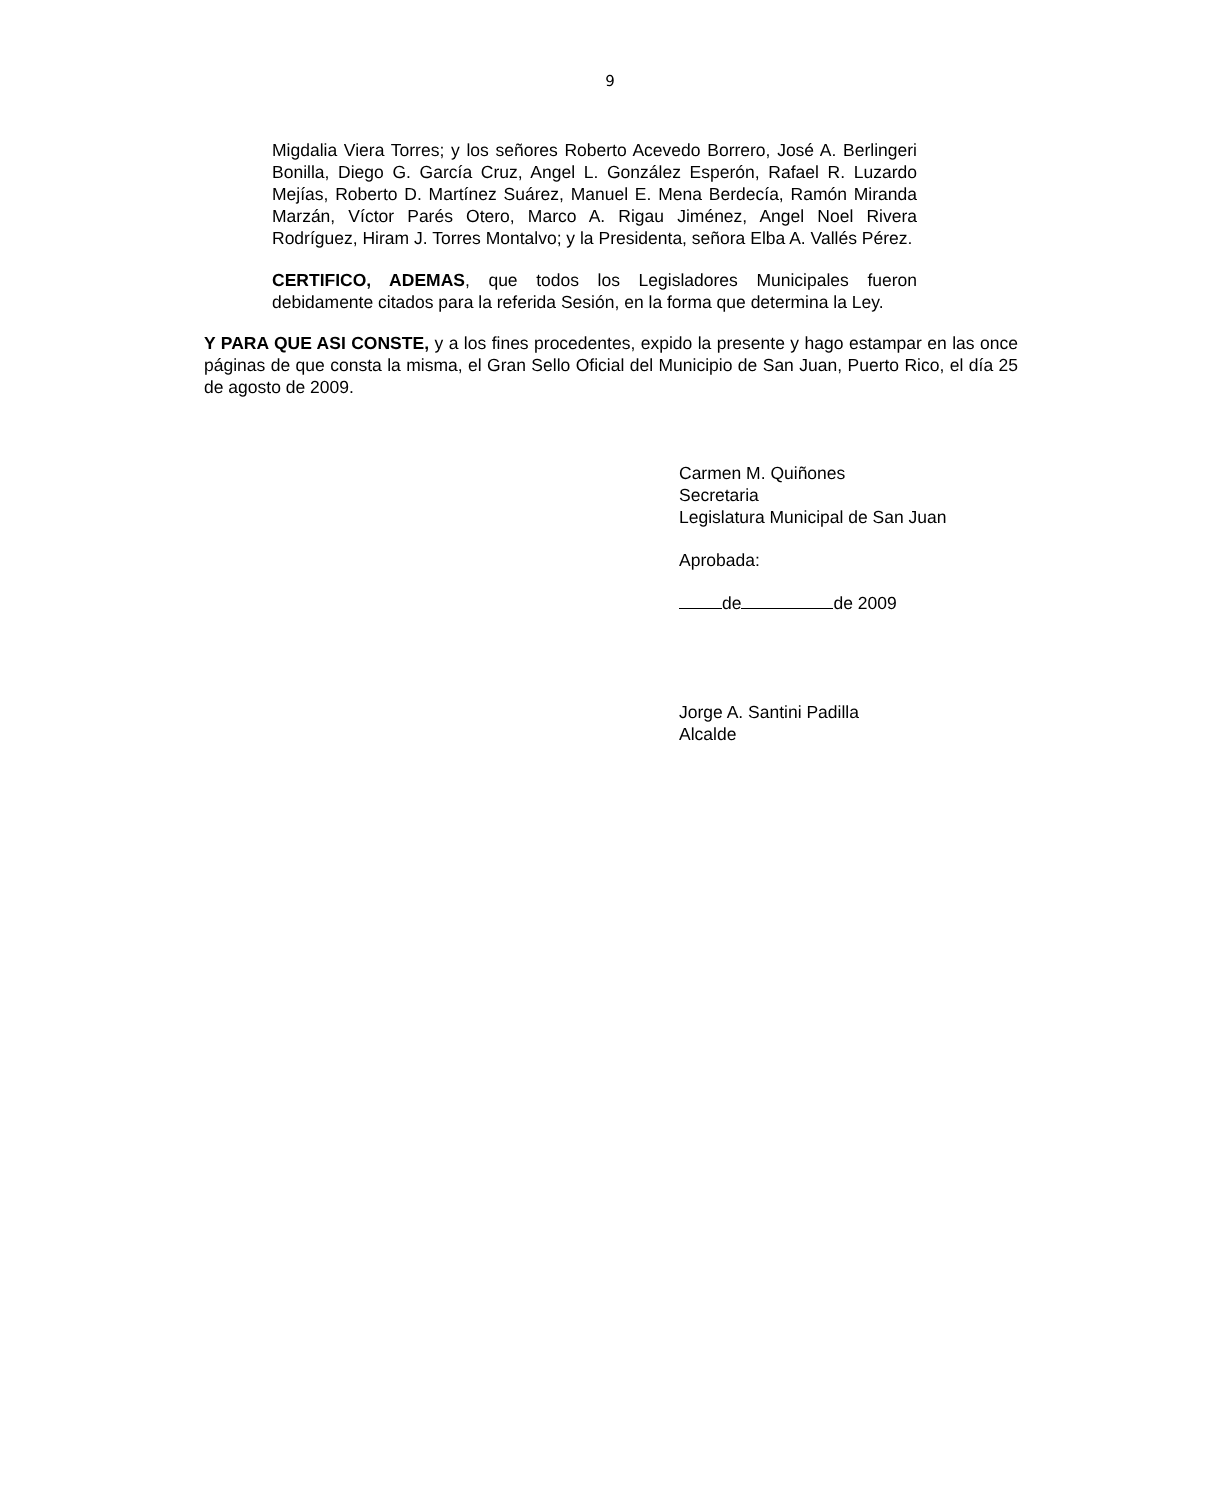9
Migdalia Viera Torres; y los señores Roberto Acevedo Borrero, José A. Berlingeri Bonilla, Diego G. García Cruz, Angel L. González Esperón, Rafael R. Luzardo Mejías, Roberto D. Martínez Suárez, Manuel E. Mena Berdecía, Ramón Miranda Marzán, Víctor Parés Otero, Marco A. Rigau Jiménez, Angel Noel Rivera Rodríguez, Hiram J. Torres Montalvo; y la Presidenta, señora Elba A. Vallés Pérez.
CERTIFICO, ADEMAS, que todos los Legisladores Municipales fueron debidamente citados para la referida Sesión, en la forma que determina la Ley.
Y PARA QUE ASI CONSTE, y a los fines procedentes, expido la presente y hago estampar en las once páginas de que consta la misma, el Gran Sello Oficial del Municipio de San Juan, Puerto Rico, el día 25 de agosto de 2009.
Carmen M. Quiñones
Secretaria
Legislatura Municipal de San Juan
Aprobada:
de de 2009
Jorge A. Santini Padilla
Alcalde